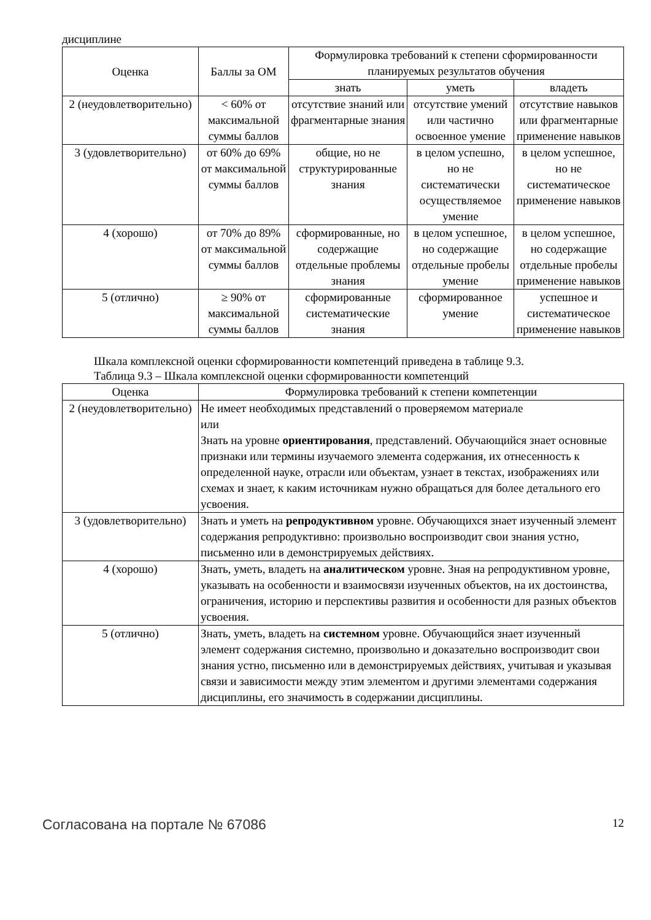дисциплине
| Оценка | Баллы за ОМ | Формулировка требований к степени сформированности планируемых результатов обучения | | |
| --- | --- | --- | --- | --- |
| | | знать | уметь | владеть |
| 2 (неудовлетворительно) | < 60% от максимальной суммы баллов | отсутствие знаний или фрагментарные знания | отсутствие умений или частично освоенное умение | отсутствие навыков или фрагментарные применение навыков |
| 3 (удовлетворительно) | от 60% до 69% от максимальной суммы баллов | общие, но не структурированные знания | в целом успешно, но не систематически осуществляемое умение | в целом успешное, но не систематическое применение навыков |
| 4 (хорошо) | от 70% до 89% от максимальной суммы баллов | сформированные, но содержащие отдельные проблемы знания | в целом успешное, но содержащие отдельные пробелы умение | в целом успешное, но содержащие отдельные пробелы применение навыков |
| 5 (отлично) | ≥ 90% от максимальной суммы баллов | сформированные систематические знания | сформированное умение | успешное и систематическое применение навыков |
Шкала комплексной оценки сформированности компетенций приведена в таблице 9.3.
Таблица 9.3 – Шкала комплексной оценки сформированности компетенций
| Оценка | Формулировка требований к степени компетенции |
| --- | --- |
| 2 (неудовлетворительно) | Не имеет необходимых представлений о проверяемом материале или Знать на уровне ориентирования , представлений. Обучающийся знает основные признаки или термины изучаемого элемента содержания, их отнесенность к определенной науке, отрасли или объектам, узнает в текстах, изображениях или схемах и знает, к каким источникам нужно обращаться для более детального его усвоения. |
| 3 (удовлетворительно) | Знать и уметь на репродуктивном уровне. Обучающихся знает изученный элемент содержания репродуктивно: произвольно воспроизводит свои знания устно, письменно или в демонстрируемых действиях. |
| 4 (хорошо) | Знать, уметь, владеть на аналитическом уровне. Зная на репродуктивном уровне, указывать на особенности и взаимосвязи изученных объектов, на их достоинства, ограничения, историю и перспективы развития и особенности для разных объектов усвоения. |
| 5 (отлично) | Знать, уметь, владеть на системном уровне. Обучающийся знает изученный элемент содержания системно, произвольно и доказательно воспроизводит свои знания устно, письменно или в демонстрируемых действиях, учитывая и указывая связи и зависимости между этим элементом и другими элементами содержания дисциплины, его значимость в содержании дисциплины. |
Согласована на портале № 67086 12